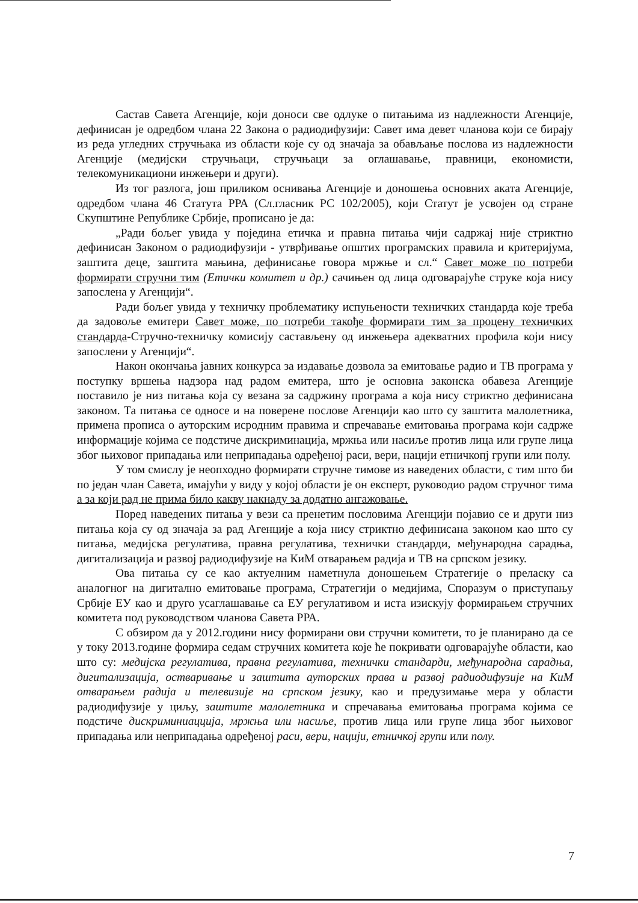Састав Савета Агенције, који доноси све одлуке о питањима из надлежности Агенције, дефинисан је одредбом члана 22 Закона о радиодифузији: Савет има девет чланова који се бирају из реда угледних стручњака из области које су од значаја за обављање послова из надлежности Агенције (медијски стручњаци, стручњаци за оглашавање, правници, економисти, телекомуникациони инжењери и други).
Из тог разлога, још приликом оснивања Агенције и доношења основних аката Агенције, одредбом члана 46 Статута РРА (Сл.гласник РС 102/2005), који Статут је усвојен од стране Скупштине Републике Србије, прописано је да:
„Ради бољег увида у поједина етичка и правна питања чији садржај није стриктно дефинисан Законом о радиодифузији - утврђивање општих програмских правила и критеријума, заштита деце, заштита мањина, дефинисање говора мржње и сл.“ Савет може по потреби формирати стручни тим (Етички комитет и др.) сачињен од лица одговарајуће струке која нису запослена у Агенцији“.
Ради бољег увида у техничку проблематику испуњености техничких стандарда које треба да задовоље емитери Савет може, по потреби такође формирати тим за процену техничких стандарда-Стручно-техничку комисију састављену од инжењера адекватних профила који нису запослени у Агенцији“.
Након окончања јавних конкурса за издавање дозвола за емитовање радио и ТВ програма у поступку вршења надзора над радом емитера, што је основна законска обавеза Агенције поставило је низ питања која су везана за садржину програма а која нису стриктно дефинисана законом. Та питања се односе и на поверене послове Агенцији као што су заштита малолетника, примена прописа о ауторским исродним правима и спречавање емитовања програма који садрже информације којима се подстиче дискриминација, мржња или насиље против лица или групе лица због њиховог припадања или неприпадања одређеној раси, вери, нацији етничкопј групи или полу.
У том смислу је неопходно формирати стручне тимове из наведених области, с тим што би по један члан Савета, имајући у виду у којој области је он експерт, руководио радом стручног тима а за који рад не прима било какву накнаду за додатно ангажовање.
Поред наведених питања у вези са пренетим пословима Агенцији појавио се и други низ питања која су од значаја за рад Агенције а која нису стриктно дефинисана законом као што су питања, медијска регулатива, правна регулатива, технички стандарди, међународна сарадња, дигитализација и развој радиодифузије на КиМ отварањем радија и ТВ на српском језику.
Ова питања су се као актуелним наметнула доношењем Стратегије о преласку са аналогног на дигитално емитовање програма, Стратегији о медијима, Споразум о приступању Србије ЕУ као и друго усаглашавање са ЕУ регулативом и иста изискују формирањем стручних комитета под руководством чланова Савета РРА.
С обзиром да у 2012.години нису формирани ови стручни комитети, то је планирано да се у току 2013.године формира седам стручних комитета које ће покривати одговарајуће области, као што су: медијска регулатива, правна регулатива, технички стандарди, међународна сарадња, дигитализација, остваривање и заштита ауторских права и развој радиодифузије на КиМ отварањем радија и телевизије на српском језику, као и предузимање мера у области радиодифузије у циљу, заштите малолетника и спречавања емитовања програма којима се подстиче дискриминиацција, мржња или насиље, против лица или групе лица због њиховог припадања или неприпадања одређеној раси, вери, нацији, етничкој групи или полу.
7